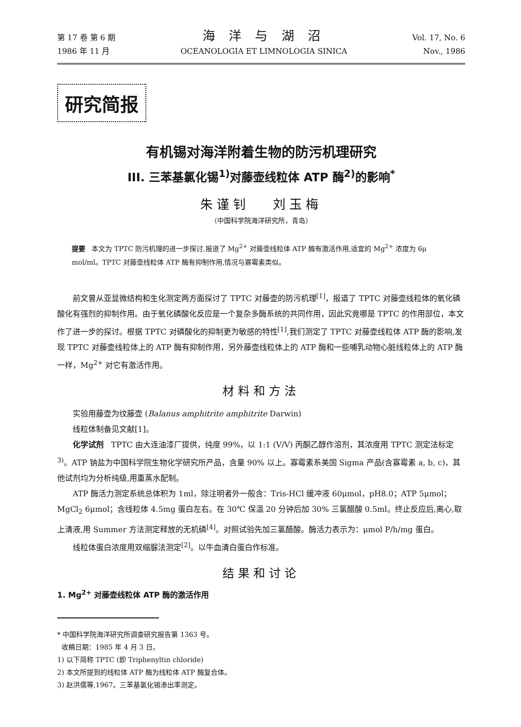第 17 卷 第 6 期
1986 年 11 月
海 洋 与 湖 沼
OCEANOLOGIA ET LIMNOLOGIA SINICA
Vol. 17, No. 6
Nov., 1986
研究简报
有机锡对海洋附着生物的防污机理研究
III. 三苯基氯化锡<sup>1)</sup>对藤壶线粒体 ATP 酶<sup>2)</sup>的影响<sup>*</sup>
朱谨钊 刘玉梅
（中国科学院海洋研究所，青岛）
提要 本文为 TPTC 防污机理的进一步探讨,报道了 Mg<sup>2+</sup> 对藤壶线粒体 ATP 酶有激活作用,适宜的 Mg<sup>2+</sup> 浓度为 6μ mol/ml。TPTC 对藤壶线粒体 ATP 酶有抑制作用,情况与寡霉素类似。
前文曾从亚显微结构和生化测定两方面探讨了 TPTC 对藤壶的防污机理<sup>[1]</sup>，报道了 TPTC 对藤壶线粒体的氧化磷酸化有强烈的抑制作用。由于氧化磷酸化反应是一个复杂多酶系统的共同作用，因此究竟哪是 TPTC 的作用部位，本文作了进一步的探讨。根据 TPTC 对磷酸化的抑制更为敏感的特性<sup>[1]</sup>,我们测定了 TPTC 对藤壶线粒体 ATP 酶的影响,发现 TPTC 对藤壶线粒体上的 ATP 酶有抑制作用，另外藤壶线粒体上的 ATP 酶和一些哺乳动物心脏线粒体上的 ATP 酶一样，Mg<sup>2+</sup> 对它有激活作用。
材料和方法
实验用藤壶为纹藤壶 (Balanus amphitrite amphitrite Darwin)
线粒体制备见文献[1]。
化学试剂 TPTC 由大连油漆厂提供，纯度 99%，以 1:1 (V/V) 丙酮乙醇作溶剂，其浓度用 TPTC 测定法标定<sup>3)</sup>。ATP 钠盐为中国科学院生物化学研究所产品，含量 90% 以上。寡霉素系美国 Sigma 产品(含寡霉素 a, b, c)，其他试剂均为分析纯级,用重蒸水配制。
ATP 酶活力测定系统总体积为 1ml，除注明者外一般含：Tris-HCl 缓冲液 60μmol，pH8.0；ATP 5μmol；MgCl<sub>2</sub> 6μmol；含线粒体 4.5mg 蛋白左右。在 30℃ 保温 20 分钟后加 30% 三氯醋酸 0.5ml。终止反应后,离心,取上清液,用 Summer 方法测定释放的无机磷<sup>[4]</sup>。对照试验先加三氯醋酸。酶活力表示为：μmol P/h/mg 蛋白。
线粒体蛋白浓度用双缩脲法测定<sup>[2]</sup>。以牛血清白蛋白作标准。
结果和讨论
1. Mg<sup>2+</sup> 对藤壶线粒体 ATP 酶的激活作用
* 中国科学院海洋研究所调查研究报告第 1363 号。
收稿日期：1985 年 4 月 3 日。
1) 以下简称 TPTC (即 Triphenyltin chloride)
2) 本文所提到的线粒体 ATP 酶为线粒体 ATP 酶复合体。
3) 赵洪儒等,1967。三苯基氯化锡渗出率测定。